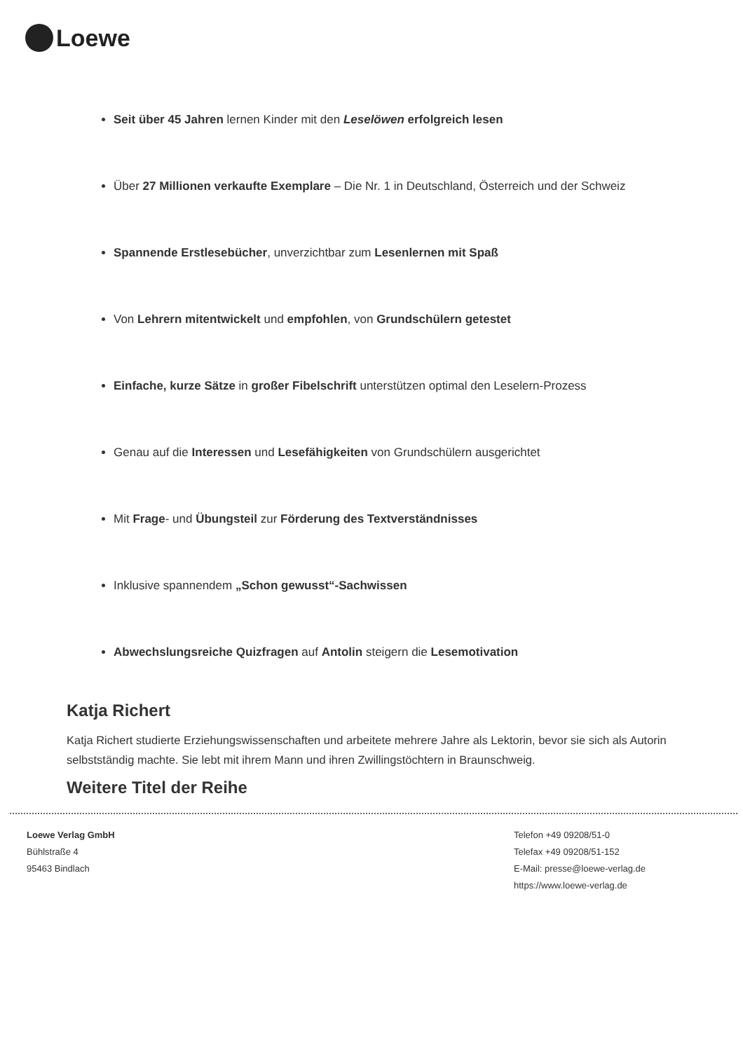Loewe
Seit über 45 Jahren lernen Kinder mit den Leselöwen erfolgreich lesen
Über 27 Millionen verkaufte Exemplare – Die Nr. 1 in Deutschland, Österreich und der Schweiz
Spannende Erstlesebücher, unverzichtbar zum Lesenlernen mit Spaß
Von Lehrern mitentwickelt und empfohlen, von Grundschülern getestet
Einfache, kurze Sätze in großer Fibelschrift unterstützen optimal den Leselern-Prozess
Genau auf die Interessen und Lesefähigkeiten von Grundschülern ausgerichtet
Mit Frage- und Übungsteil zur Förderung des Textverständnisses
Inklusive spannendem „Schon gewusst“-Sachwissen
Abwechslungsreiche Quizfragen auf Antolin steigern die Lesemotivation
Katja Richert
Katja Richert studierte Erziehungswissenschaften und arbeitete mehrere Jahre als Lektorin, bevor sie sich als Autorin selbstständig machte. Sie lebt mit ihrem Mann und ihren Zwillingstöchtern in Braunschweig.
Weitere Titel der Reihe
Loewe Verlag GmbH
Bühlstraße 4
95463 Bindlach
Telefon +49 09208/51-0
Telefax +49 09208/51-152
E-Mail: presse@loewe-verlag.de
https://www.loewe-verlag.de